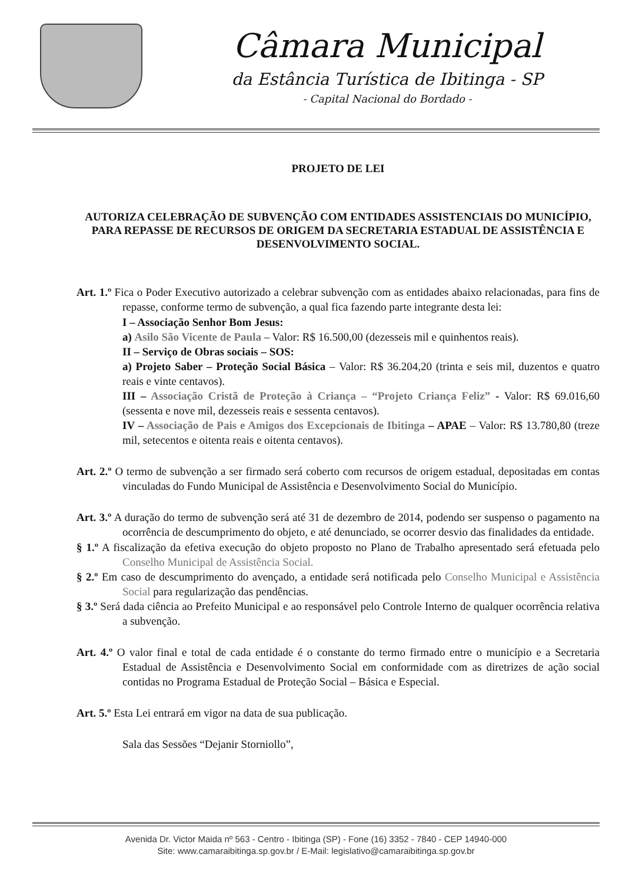Câmara Municipal
da Estância Turística de Ibitinga - SP
- Capital Nacional do Bordado -
PROJETO DE LEI
AUTORIZA CELEBRAÇÃO DE SUBVENÇÃO COM ENTIDADES ASSISTENCIAIS DO MUNICÍPIO, PARA REPASSE DE RECURSOS DE ORIGEM DA SECRETARIA ESTADUAL DE ASSISTÊNCIA E DESENVOLVIMENTO SOCIAL.
Art. 1.º Fica o Poder Executivo autorizado a celebrar subvenção com as entidades abaixo relacionadas, para fins de repasse, conforme termo de subvenção, a qual fica fazendo parte integrante desta lei:
I – Associação Senhor Bom Jesus:
a) Asilo São Vicente de Paula – Valor: R$ 16.500,00 (dezesseis mil e quinhentos reais).
II – Serviço de Obras sociais – SOS:
a) Projeto Saber – Proteção Social Básica – Valor: R$ 36.204,20 (trinta e seis mil, duzentos e quatro reais e vinte centavos).
III – Associação Cristã de Proteção à Criança – “Projeto Criança Feliz” - Valor: R$ 69.016,60 (sessenta e nove mil, dezesseis reais e sessenta centavos).
IV – Associação de Pais e Amigos dos Excepcionais de Ibitinga – APAE – Valor: R$ 13.780,80 (treze mil, setecentos e oitenta reais e oitenta centavos).
Art. 2.º O termo de subvenção a ser firmado será coberto com recursos de origem estadual, depositadas em contas vinculadas do Fundo Municipal de Assistência e Desenvolvimento Social do Município.
Art. 3.º A duração do termo de subvenção será até 31 de dezembro de 2014, podendo ser suspenso o pagamento na ocorrência de descumprimento do objeto, e até denunciado, se ocorrer desvio das finalidades da entidade.
§ 1.º A fiscalização da efetiva execução do objeto proposto no Plano de Trabalho apresentado será efetuada pelo Conselho Municipal de Assistência Social.
§ 2.º Em caso de descumprimento do avençado, a entidade será notificada pelo Conselho Municipal e Assistência Social para regularização das pendências.
§ 3.º Será dada ciência ao Prefeito Municipal e ao responsável pelo Controle Interno de qualquer ocorrência relativa a subvenção.
Art. 4.º O valor final e total de cada entidade é o constante do termo firmado entre o município e a Secretaria Estadual de Assistência e Desenvolvimento Social em conformidade com as diretrizes de ação social contidas no Programa Estadual de Proteção Social – Básica e Especial.
Art. 5.º Esta Lei entrará em vigor na data de sua publicação.
Sala das Sessões “Dejanir Storniollo”,
Avenida Dr. Victor Maida nº 563 - Centro - Ibitinga (SP) - Fone (16) 3352 - 7840 - CEP 14940-000
Site: www.camaraibitinga.sp.gov.br / E-Mail: legislativo@camaraibitinga.sp.gov.br